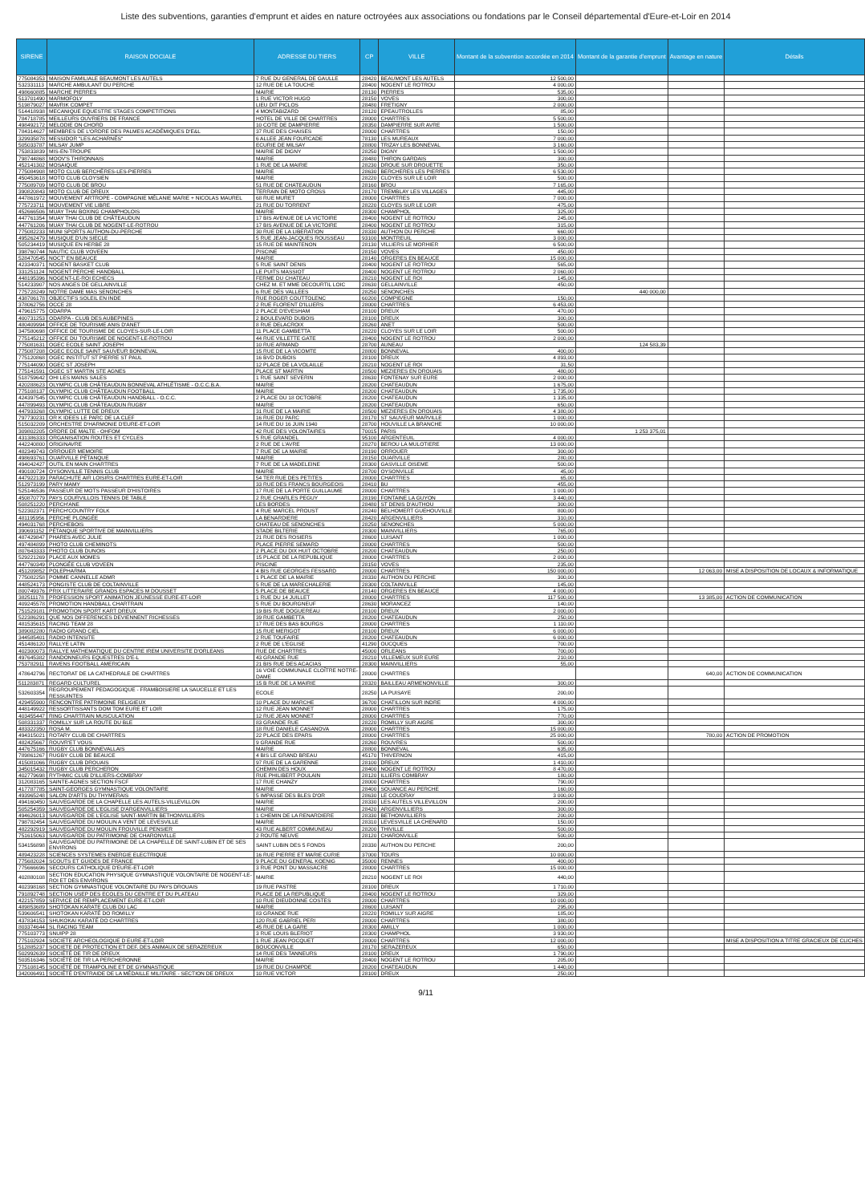Liste des subventions, garanties d'emprunt et aides en nature octroyées aux associations ou fondations par le Conseil départemental d'Eure-et-Loir en 2014
| SIRENE | RAISON DOCIALE | ADRESSE DU TIERS | CP | VILLE | Montant de la subvention accordée en 2014 | Montant de la garantie d'emprunt | Avantage en nature | Détails |
| --- | --- | --- | --- | --- | --- | --- | --- | --- |
| 775084353 | MAISON FAMILIALE BEAUMONT LES AUTELS | 7 RUE DU GENERAL DE GAULLE | 28420 | BEAUMONT LES AUTELS | 12 500,00 | | | |
| 532331113 | MARCHE AMBULANT DU PERCHE | 12 RUE DE LA TOUCHE | 28400 | NOGENT LE ROTROU | 4 000,00 | | | |
| 498660885 | MARCHE PIERRES | MAIRIE | 28130 | PIERRES | 535,00 | | | |
| 513701490 | MARMOFOLY | 1 RUE VICTOR HUGO | 28150 | VOVES | 300,00 | | | |
| 519879027 | MAVRIK COMPET | LIEU DIT PICLOS | 28480 | FRETIGNY | 2 000,00 | | | |
| 514418938 | MECANIQUE EQUESTRE STAGES COMPETITIONS | 4 MONTABIZARD | 28120 | EPEAUTROLLES | 85,00 | | | |
| 784718785 | MEILLEURS OUVRIERS DE FRANCE | HOTEL DE VILLE DE CHARTRES | 28000 | CHARTRES | 5 500,00 | | | |
| 498492172 | MELODIE ON CHORD | 10 COTE DE DAMPIERRE | 28350 | DAMPIERRE SUR AVRE | 1 500,00 | | | |
| 784314627 | MEMBRES DE L'ORDRE DES PALMES ACADÉMIQUES D'E&L | 37 RUE DES CHAISES | 28000 | CHARTRES | 150,00 | | | |
| 329935878 | MESSIDOR "LES ACHARNÉS" | 6 ALLEE JEAN FOURCADE | 78130 | LES MUREAUX | 7 000,00 | | | |
| 505033787 | MILSAY JUMP | ECURIE DE MILSAY | 28800 | TRIZAY LES BONNEVAL | 3 160,00 | | | |
| 753833839 | MIS-EN-TROUPE | MAIRIE DE DIGNY | 28250 | DIGNY | 1 500,00 | | | |
| 798744868 | MOOV'S THIRONNAIS | MAIRIE | 28480 | THIRON GARDAIS | 300,00 | | | |
| 452141302 | MOSAIQUE | 1 RUE DE LA MAIRIE | 28230 | DROUE SUR DROUETTE | 350,00 | | | |
| 775084908 | MOTO CLUB BERCHÈRES-LES-PIERRES | MAIRIE | 28630 | BERCHERES LES PIERRES | 6 530,00 | | | |
| 450453618 | MOTO CLUB CLOYSIEN | MAIRIE | 28220 | CLOYES SUR LE LOIR | 500,00 | | | |
| 775089709 | MOTO CLUB DE BROU | 51 RUE DE CHATEAUDUN | 28160 | BROU | 7 165,00 | | | |
| 390820843 | MOTO CLUB DE DREUX | TERRAIN DE MOTO CROSS | 28170 | TREMBLAY LES VILLAGES | 445,00 | | | |
| 447861972 | MOUVEMENT ARTROPE - COMPAGNIE MÉLANIE MARIE + NICOLAS MAUREL | 68 RUE MURET | 28000 | CHARTRES | 7 000,00 | | | |
| 775723711 | MOUVEMENT VIE LIBRE | 21 RUE DU TORRENT | 28220 | CLOYES SUR LE LOIR | 475,00 | | | |
| 452666506 | MUAY THAI BOXING CHAMPHOLOIS | MAIRIE | 28300 | CHAMPHOL | 325,00 | | | |
| 447761354 | MUAY THAI CLUB DE CHÂTEAUDUN | 17 BIS AVENUE DE LA VICTOIRE | 28400 | NOGENT LE ROTROU | 245,00 | | | |
| 447761206 | MUAY THAI CLUB DE NOGENT-LE-ROTROU | 17 BIS AVENUE DE LA VICTOIRE | 28400 | NOGENT LE ROTROU | 315,00 | | | |
| 775082233 | MUNI SPORTS AUTHON-DU-PERCHE | 30 RUE DE LA LIBERATION | 28330 | AUTHON DU PERCHE | 660,00 | | | |
| 495262479 | MUSIQUE D'UN SIECLE | 5 RUE JEAN-JACQUES ROUSSEAU | 93100 | MONTREUIL | 3 000,00 | | | |
| 505234419 | MUSIQUE EN HERBE 28 | 15 RUE DE MAINTENON | 28130 | VILLIERS LE MORHIER | 6 500,00 | | | |
| 398760744 | NAUTIC CLUB VOVEEN | PISCINE | 28150 | VOVES | 450,00 | | | |
| 528470545 | NOCT' EN BEAUCE | MAIRIE | 28140 | ORGERES EN BEAUCE | 15 000,00 | | | |
| 423340371 | NOGENT BASKET CLUB | 5 RUE SAINT DENIS | 28400 | NOGENT LE ROTROU | 565,00 | | | |
| 331251124 | NOGENT PERCHE HANDBALL | LE PUITS MASSIOT | 28400 | NOGENT LE ROTROU | 2 060,00 | | | |
| 448195396 | NOGENT-LE-ROI ECHECS | FERME DU CHATEAU | 28210 | NOGENT LE ROI | 145,00 | | | |
| 514233907 | NOS ANGES DE GELLAINVILLE | CHEZ M. ET MME DECOURTIL LOIC | 28630 | GELLAINVILLE | 450,00 | | | |
| 775728249 | NOTRE DAME MAS SENONCHES | 6 RUE DES VALLEES | 28250 | SENONCHES | | 440 000,00 | | |
| 438706178 | OBJECTIFS SOLEIL EN INDE | RUE ROGER COUTTOLENC | 60200 | COMPIEGNE | 150,00 | | | |
| 378062756 | OCCE 28 | 2 RUE FLORENT D'ILLIERS | 28000 | CHARTRES | 6 453,00 | | | |
| 479615775 | ODARPA | 2 PLACE D'EVESHAM | 28100 | DREUX | 470,00 | | | |
| 400731253 | ODARPA - CLUB DES AUBEPINES | 2 BOULEVARD DUBOIS | 28100 | DREUX | 300,00 | | | |
| 480409994 | OFFICE DE TOURISME ANIS D'ANET | 8 RUE DELACROIX | 28260 | ANET | 500,00 | | | |
| 347580698 | OFFICE DE TOURISME DE CLOYES-SUR-LE-LOIR | 11 PLACE GAMBETTA | 28220 | CLOYES SUR LE LOIR | 500,00 | | | |
| 775145212 | OFFICE DU TOURISME DE NOGENT-LE-ROTROU | 44 RUE VILLETTE GATE | 28400 | NOGENT LE ROTROU | 2 000,00 | | | |
| 775081631 | OGEC ECOLE SAINT JOSEPH | 10 RUE ARMAND | 28700 | AUNEAU | | 124 583,39 | | |
| 775087208 | OGEC ECOLE SAINT SAUVEUR BONNEVAL | 15 RUE DE LA VICOMTE | 28800 | BONNEVAL | 400,00 | | | |
| 775120868 | OGEC INSTITUT ST PIERRE ST PAUL | 16 BVD DUBOIS | 28100 | DREUX | 4 893,00 | | | |
| 775144090 | OGEC ST JOSEPH | 12 PLACE DE LA VOLAILLE | 28210 | NOGENT LE ROI | 31,50 | | | |
| 775141591 | OGEC ST MARTIN STE AGNES | PLACE ST MARTIN | 28500 | MEZIERES EN DROUAIS | 480,00 | | | |
| 518759642 | OHI LES MAINS SALES | 1 RUE SAINT SEVERIN | 28630 | FONTENAY SUR EURE | 2 000,00 | | | |
| 420288623 | OLYMPIC CLUB CHÂTEAUDUN BONNEVAL ATHLÉTISME - O.C.C.B.A. | MAIRIE | 28200 | CHATEAUDUN | 1 675,00 | | | |
| 775108137 | OLYMPIC CLUB CHÂTEAUDUN FOOTBALL | MAIRIE | 28200 | CHATEAUDUN | 1 735,00 | | | |
| 424397545 | OLYMPIC CLUB CHÂTEAUDUN HANDBALL - O.C.C. | 2 PLACE DU 18 OCTOBRE | 28200 | CHATEAUDUN | 1 335,00 | | | |
| 447899493 | OLYMPIC CLUB CHÂTEAUDUN RUGBY | MAIRIE | 28200 | CHATEAUDUN | 650,00 | | | |
| 447933268 | OLYMPIC LUTTE DE DREUX | 31 RUE DE LA MAIRIE | 28500 | MEZIERES EN DROUAIS | 4 380,00 | | | |
| 797730231 | OR K IDEES LE PARC DE LA CLEF | 16 RUE DU PARC | 28170 | ST SAUVEUR MARVILLE | 1 000,00 | | | |
| 515032209 | ORCHESTRE D'HARMONIE D'EURE-ET-LOIR | 14 RUE DU 16 JUIN 1940 | 28700 | HOUVILLE LA BRANCHE | 10 000,00 | | | |
| 309802205 | ORDRE DE MALTE - OHFOM | 42 RUE DES VOLONTAIRES | 70015 | PARIS | | 1 253 375,01 | | |
| 431386333 | ORGANISATION ROUTES ET CYCLES | 5 RUE GRANDEL | 95100 | ARGENTEUIL | 4 000,00 | | | |
| 442240800 | ORIGINAVRE | 2 RUE DE L'AVRE | 28270 | BEROU LA MULOTIERE | 13 000,00 | | | |
| 482349743 | ORROUER MEMOIRE | 7 RUE DE LA MAIRIE | 28190 | ORROUER | 300,00 | | | |
| 498693761 | OUARVILLE PÉTANQUE | MAIRIE | 28150 | OUARVILLE | 280,00 | | | |
| 494042427 | OUTIL EN MAIN CHARTRES | 7 RUE DE LA MADELEINE | 28300 | GASVILLE OISEME | 500,00 | | | |
| 490100724 | OYSONVILLE TENNIS CLUB | MAIRIE | 28700 | OYSONVILLE | 45,00 | | | |
| 447922139 | PARACHUTE AIR LOISIRS CHARTRES EURE-ET-LOIR | 54 TER RUE DES PETITES | 28000 | CHARTRES | 65,00 | | | |
| 512973199 | PARY MAMY | 33 RUE DES FRANCS BOURGEOIS | 28410 | BU | 455,00 | | | |
| 525146536 | PASSEUR DE MOTS PASSEUR D'HISTOIRES | 17 RUE DE LA PORTE GUILLAUME | 28000 | CHARTRES | 1 000,00 | | | |
| 450870779 | PAYS COURVILLOIS TENNIS DE TABLE | 2 RUE CHARLES PEGUY | 28190 | FONTAINE LA GUYON | 3 440,00 | | | |
| 508251220 | PERCH'ANE | LES BORDES | 28480 | ST DENIS D'AUTHOU | 300,00 | | | |
| 522302371 | PERCH'COUNTRY FOLK | 4 RUE MARCEL PROUST | 28240 | BELHOMERT GUEHOUVILLE | 800,00 | | | |
| 481195956 | PERCHE PLONGÉE | LA BENARDIERE | 28420 | ARGENVILLIERS | 310,00 | | | |
| 494031768 | PERCHEBOIS | CHATEAU DE SENONCHES | 28250 | SENONCHES | 5 000,00 | | | |
| 390691152 | PÉTANQUE SPORTIVE DE MAINVILLIERS | STADE BILTERIE | 28300 | MAINVILLIERS | 765,00 | | | |
| 487429847 | PHARES AVEC JULIE | 21 RUE DES ROSIERS | 28600 | LUISANT | 1 000,00 | | | |
| 497484899 | PHOTO CLUB CHEMINOTS | PLACE PIERRE SEMARD | 28000 | CHARTRES | 500,00 | | | |
| 807643333 | PHOTO CLUB DUNOIS | 2 PLACE DU DIX HUIT OCTOBRE | 28200 | CHATEAUDUN | 250,00 | | | |
| 529221269 | PLACE AUX MOMES | 15 PLACE DE LA REPUBLIQUE | 28000 | CHARTRES | 2 000,00 | | | |
| 447760349 | PLONGÉE CLUB VOVEEN | PISCINE | 28150 | VOVES | 235,00 | | | |
| 451209852 | POLEPHARMA | 4 BIS RUE GEORGES FESSARD | 28000 | CHARTRES | 150 000,00 | | 12 063,00 | MISE A DISPOSITION DE LOCAUX & INFORMATIQUE |
| 775082258 | POMME CANNELLE ADMR | 1 PLACE DE LA MAIRIE | 28330 | AUTHON DU PERCHE | 300,00 | | | |
| 448524173 | PONGISTE CLUB DE COLTAINVILLE | 5 RUE DE LA MARECHALERIE | 28300 | COLTAINVILLE | 145,00 | | | |
| 800749376 | PRIX LITTERAIRE GRANDS ESPACES M DOUSSET | 5 PLACE DE BEAUCE | 28140 | ORGERES EN BEAUCE | 4 000,00 | | | |
| 382511178 | PROFESSION SPORT ANIMATION JEUNESSE EURE-ET-LOIR | 1 RUE DU 14 JUILLET | 28000 | CHARTRES | 117 500,00 | | 13 385,00 | ACTION DE COMMUNICATION |
| 409245578 | PROMOTION HANDBALL CHARTRAIN | 5 RUE DU BOURGNEUF | 28630 | MORANCEZ | 140,00 | | | |
| 751529181 | PROMOTION SPORT KART DREUX | 19 BIS RUE DOGUEREAU | 28100 | DREUX | 2 000,00 | | | |
| 522386291 | QUE NOS DIFFERENCES DEVIENNENT RICHESSES | 39 RUE GAMBETTA | 28200 | CHATEAUDUN | 250,00 | | | |
| 481535615 | RACING TEAM 28 | 17 RUE DES BAS BOURGS | 28000 | CHARTRES | 1 110,00 | | | |
| 389082280 | RADIO GRAND CIEL | 15 RUE MERIGOT | 28100 | DREUX | 6 000,00 | | | |
| 344585401 | RADIO INTENSITE | 2 RUE TOUFAIRE | 28200 | CHATEAUDUN | 6 000,00 | | | |
| 451486120 | RALLYE LATIN | 2 RUE DE L'EGLISE | 41290 | OUCQUES | 700,00 | | | |
| 402300073 | RALLYE MATHEMATIQUE DU CENTRE IREM UNIVERSITE D'ORLEANS | RUE DE CHARTRES | 45000 | ORLEANS | 700,00 | | | |
| 497645382 | RANDONNEURS EQUESTRES D'E-L | 43 GRANDE RUE | 28210 | VILLEMEUX SUR EURE | 210,00 | | | |
| 753782911 | RAVENS FOOTBALL AMERICAIN | 21 BIS RUE DES ACACIAS | 28300 | MAINVILLIERS | 55,00 | | | |
| 478642796 | RECTORAT DE LA CATHEDRALE DE CHARTRES | 16 VOIE COMMUNALE CLOÎTRE NOTRE- DAME | 28000 | CHARTRES | | | 640,00 | ACTION DE COMMUNICATION |
| 511283871 | REGARD CULTUREL | 15 B RUE DE LA MAIRIE | 28320 | BAILLEAU ARMENONVILLE | 300,00 | | | |
| 532603354 | REGROUPEMENT PEDAGOGIQUE - FRAMBOISIERE LA SAUCELLE ET LES RESSUINTES | ECOLE | 28250 | LA PUISAYE | 200,00 | | | |
| 429455900 | RENCONTRE PATRIMOINE RELIGIEUX | 10 PLACE DU MARCHE | 36700 | CHATILLON SUR INDRE | 4 000,00 | | | |
| 448149922 | RESSORTISSANTS DOM TOM EURE ET LOIR | 12 RUE JEAN MONNET | 28000 | CHARTRES | 175,00 | | | |
| 403455447 | RING CHARTRAIN MUSCULATION | 12 RUE JEAN MONNET | 28000 | CHARTRES | 770,00 | | | |
| 508331337 | ROMILLY SUR LA ROUTE DU BLE | 83 GRANDE RUE | 28220 | ROMILLY SUR AIGRE | 300,00 | | | |
| 483322350 | ROSA M. | 18 RUE DANIELE CASANOVA | 28000 | CHARTRES | 15 000,00 | | | |
| 494315021 | ROTARY CLUB DE CHARTRES | 22 PLACE DES EPARS | 28000 | CHARTRES | 25 000,00 | | 780,00 | ACTION DE PROMOTION |
| 482425667 | ROUVR'ET VOUS | 9 GRANDE RUE | 28260 | ROUVRES | 500,00 | | | |
| 447675166 | RUGBY CLUB BONNEVALLAIS | MAIRIE | 28800 | BONNEVAL | 635,00 | | | |
| 789861267 | RUGBY CLUB DE BEAUCE | 4 BIS LE GRAND BREAU | 45170 | THIVERNON | 415,00 | | | |
| 415081066 | RUGBY CLUB DROUAIS | 97 RUE DE LA GARENNE | 28100 | DREUX | 1 410,00 | | | |
| 345015432 | RUGBY CLUB PERCHERON | CHEMIN DES HOUX | 28400 | NOGENT LE ROTROU | 8 470,00 | | | |
| 402779698 | RYTHMIC CLUB D'ILLIERS-COMBRAY | RUE PHILIBERT POULAIN | 28120 | ILLIERS COMBRAY | 180,00 | | | |
| 312083165 | SAINTE-AGNES SECTION FSCF | 17 RUE CHANZY | 28000 | CHARTRES | 790,00 | | | |
| 417787785 | SAINT-GEORGES GYMNASTIQUE VOLONTAIRE | MAIRIE | 28400 | SOUANCE AU PERCHE | 160,00 | | | |
| 493965248 | SALON D'ARTS DU THYMERAIS | 5 IMPASSE DES BLES D'OR | 28630 | LE COUDRAY | 3 000,00 | | | |
| 494160450 | SAUVEGARDE DE LA CHAPELLE LES AUTELS-VILLEVILLON | MAIRIE | 28330 | LES AUTELS VILLEVILLON | 200,00 | | | |
| 505254359 | SAUVEGARDE DE L'EGLISE D'ARGENVILLIERS | MAIRIE | 28420 | ARGENVILLIERS | 300,00 | | | |
| 494626013 | SAUVEGARDE DE L'EGLISE SAINT-MARTIN BETHONVILLIERS | 1 CHEMIN DE LA RENARDIERE | 28330 | BETHONVILLIERS | 200,00 | | | |
| 798782454 | SAUVEGARDE DU MOULIN A VENT DE LEVESVILLE | MAIRIE | 28310 | LEVESVILLE LA CHENARD | 150,00 | | | |
| 482292919 | SAUVEGARDE DU MOULIN FROUVILLE PENSIER | 43 RUE ALBERT COMMUNEAU | 28200 | THIVILLE | 500,00 | | | |
| 751615063 | SAUVEGARDE DU PATRIMOINE DE CHARONVILLE | 2 ROUTE NEUVE | 28120 | CHARONVILLE | 500,00 | | | |
| 534156898 | SAUVEGARDE DU PATRIMOINE DE LA CHAPELLE DE SAINT-LUBIN ET DE SES ENVIRONS | SAINT LUBIN DES 5 FONDS | 28330 | AUTHON DU PERCHE | 200,00 | | | |
| 489423228 | SCIENCES SYSTEMES ENERGIE ELECTRIQUE | 16 RUE PIERRE ET MARIE CURIE | 37000 | TOURS | 10 000,00 | | | |
| 775682024 | SCOUTS ET GUIDES DE FRANCE | 9 PLACE DU GENERAL KOENIG | 35000 | RENNES | 400,00 | | | |
| 775666696 | SECOURS CATHOLIQUE D'EURE-ET-LOIR | 3 RUE PONT DU MASSACRE | 28000 | CHARTRES | 15 000,00 | | | |
| 402880108 | SECTION EDUCATION PHYSIQUE GYMNASTIQUE VOLONTAIRE DE NOGENT-LE- ROI ET DES ENVIRONS | MAIRIE | 28210 | NOGENT LE ROI | 440,00 | | | |
| 402398168 | SECTION GYMNASTIQUE VOLONTAIRE DU PAYS DROUAIS | 19 RUE PASTRE | 28100 | DREUX | 1 710,00 | | | |
| 791892748 | SECTION USEP DES ECOLES DU CENTRE ET DU PLATEAU | PLACE DE LA REPUBLIQUE | 28400 | NOGENT LE ROTROU | 329,00 | | | |
| 422157859 | SERVICE DE REMPLACEMENT EURE-ET-LOIR | 10 RUE DIEUDONNE COSTES | 28000 | CHARTRES | 10 000,00 | | | |
| 489853689 | SHOTOKAN KARATE CLUB DU LAC | MAIRIE | 28600 | LUISANT | 295,00 | | | |
| 539606541 | SHOTOKAN KARATÉ DO ROMILLY | 83 GRANDE RUE | 28220 | ROMILLY SUR AIGRE | 185,00 | | | |
| 437834153 | SHUKOKAI KARATÉ DO CHARTRES | 120 RUE GABRIEL PERI | 28000 | CHARTRES | 380,00 | | | |
| 803374644 | SL RACING TEAM | 45 RUE DE LA GARE | 28300 | AMILLY | 1 000,00 | | | |
| 775103773 | SNUIPP 28 | 3 RUE LOUIS BLERIOT | 28300 | CHAMPHOL | 3 930,00 | | | |
| 775102924 | SOCIETE ARCHEOLOGIQUE D EURE-ET-LOIR | 1 RUE JEAN POCQUET | 28000 | CHARTRES | 12 000,00 | | | MISE A DISPOSITION A TITRE GRACIEUX DE CLICHES |
| 512885237 | SOCIETE DE PROTECTION ET DEF. DES ANIMAUX DE SERAZEREUX | BOUCONVILLE | 28170 | SERAZEREUX | 650,00 | | | |
| 502992639 | SOCIÉTÉ DE TIR DE DREUX | 14 RUE DES TANNEURS | 28100 | DREUX | 1 790,00 | | | |
| 503516346 | SOCIÉTÉ DE TIR LA PERCHERONNE | MAIRIE | 28400 | NOGENT LE ROTROU | 205,00 | | | |
| 775108145 | SOCIÉTÉ DE TRAMPOLINE ET DE GYMNASTIQUE | 19 RUE DU CHAMPDE | 28200 | CHATEAUDUN | 1 440,00 | | | |
| 342006491 | SOCIÉTÉ D'ENTRAIDE DE LA MÉDAILLE MILITAIRE - SECTION DE DREUX | 10 RUE VICTOR | 28100 | DREUX | 250,00 | | | |
9/11